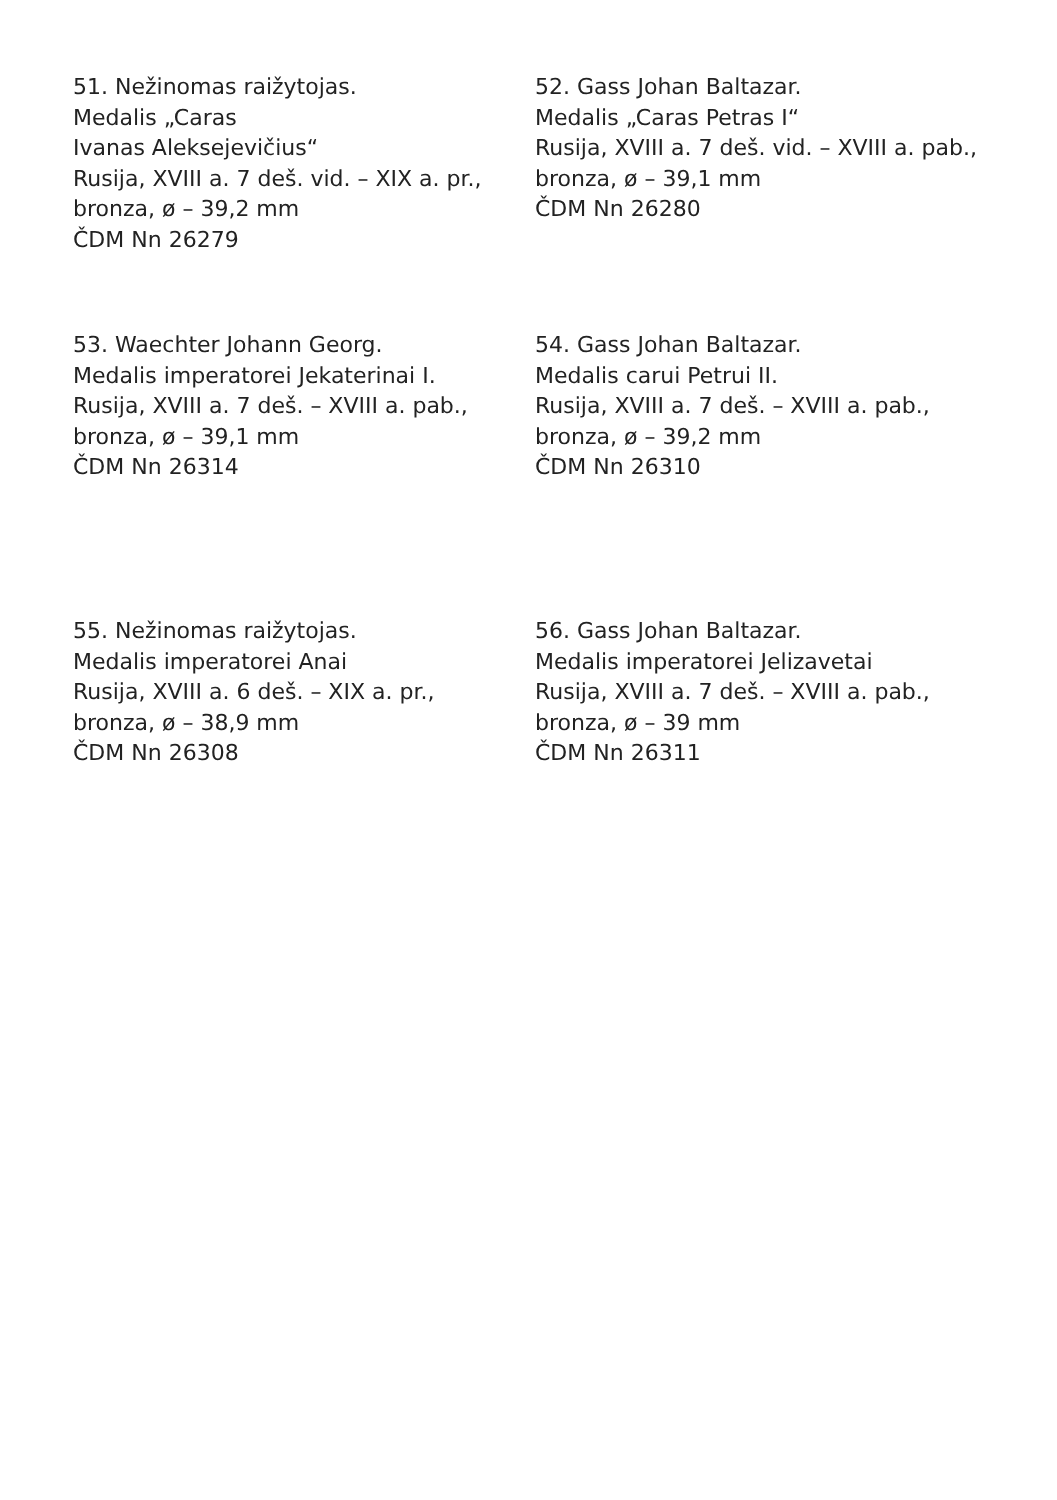51. Nežinomas raižytojas.
Medalis „Caras
Ivanas Aleksejevičius“
Rusija, XVIII a. 7 deš. vid. – XIX a. pr.,
bronza, ø – 39,2 mm
ČDM Nn 26279
52. Gass Johan Baltazar.
Medalis „Caras Petras I“
Rusija, XVIII a. 7 deš. vid. – XVIII a. pab.,
bronza, ø – 39,1 mm
ČDM Nn 26280
53. Waechter Johann Georg.
Medalis imperatorei Jekaterinai I.
Rusija, XVIII a. 7 deš. – XVIII a. pab.,
bronza, ø – 39,1 mm
ČDM Nn 26314
54. Gass Johan Baltazar.
Medalis carui Petrui II.
Rusija, XVIII a. 7 deš. – XVIII a. pab.,
bronza, ø – 39,2 mm
ČDM Nn 26310
55. Nežinomas raižytojas.
Medalis imperatorei Anai
Rusija, XVIII a. 6 deš. – XIX a. pr.,
bronza, ø – 38,9 mm
ČDM Nn 26308
56. Gass Johan Baltazar.
Medalis imperatorei Jelizavetai
Rusija, XVIII a. 7 deš. – XVIII a. pab.,
bronza, ø – 39 mm
ČDM Nn 26311